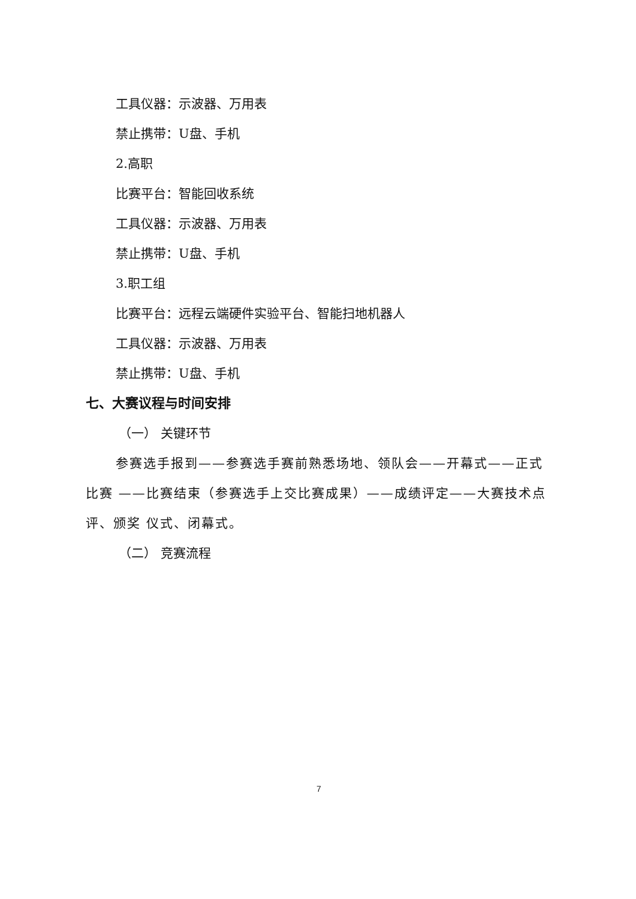工具仪器：示波器、万用表
禁止携带：U盘、手机
2.高职
比赛平台：智能回收系统
工具仪器：示波器、万用表
禁止携带：U盘、手机
3.职工组
比赛平台：远程云端硬件实验平台、智能扫地机器人
工具仪器：示波器、万用表
禁止携带：U盘、手机
七、大赛议程与时间安排
（一） 关键环节
参赛选手报到——参赛选手赛前熟悉场地、领队会——开幕式——正式比赛 ——比赛结束（参赛选手上交比赛成果）——成绩评定——大赛技术点评、颁奖 仪式、闭幕式。
（二） 竞赛流程
7